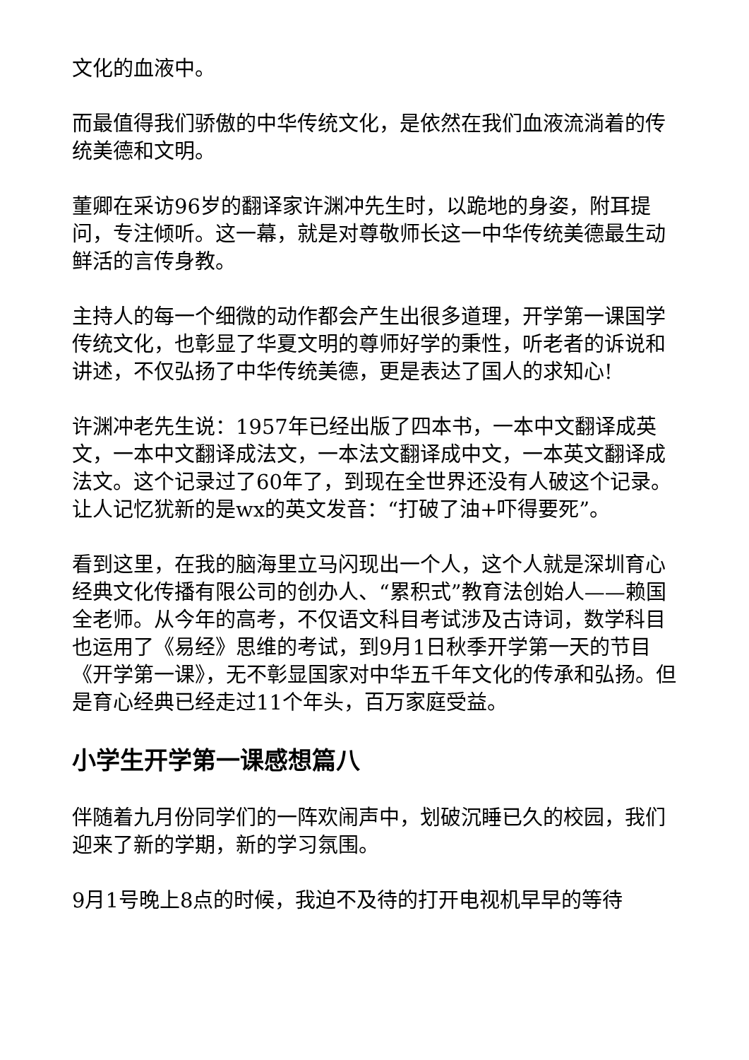文化的血液中。
而最值得我们骄傲的中华传统文化，是依然在我们血液流淌着的传统美德和文明。
董卿在采访96岁的翻译家许渊冲先生时，以跪地的身姿，附耳提问，专注倾听。这一幕，就是对尊敬师长这一中华传统美德最生动鲜活的言传身教。
主持人的每一个细微的动作都会产生出很多道理，开学第一课国学传统文化，也彰显了华夏文明的尊师好学的秉性，听老者的诉说和讲述，不仅弘扬了中华传统美德，更是表达了国人的求知心!
许渊冲老先生说：1957年已经出版了四本书，一本中文翻译成英文，一本中文翻译成法文，一本法文翻译成中文，一本英文翻译成法文。这个记录过了60年了，到现在全世界还没有人破这个记录。让人记忆犹新的是wx的英文发音：“打破了油+吓得要死”。
看到这里，在我的脑海里立马闪现出一个人，这个人就是深圳育心经典文化传播有限公司的创办人、“累积式”教育法创始人——赖国全老师。从今年的高考，不仅语文科目考试涉及古诗词，数学科目也运用了《易经》思维的考试，到9月1日秋季开学第一天的节目《开学第一课》，无不彰显国家对中华五千年文化的传承和弘扬。但是育心经典已经走过11个年头，百万家庭受益。
小学生开学第一课感想篇八
伴随着九月份同学们的一阵欢闹声中，划破沉睡已久的校园，我们迎来了新的学期，新的学习氛围。
9月1号晚上8点的时候，我迫不及待的打开电视机早早的等待